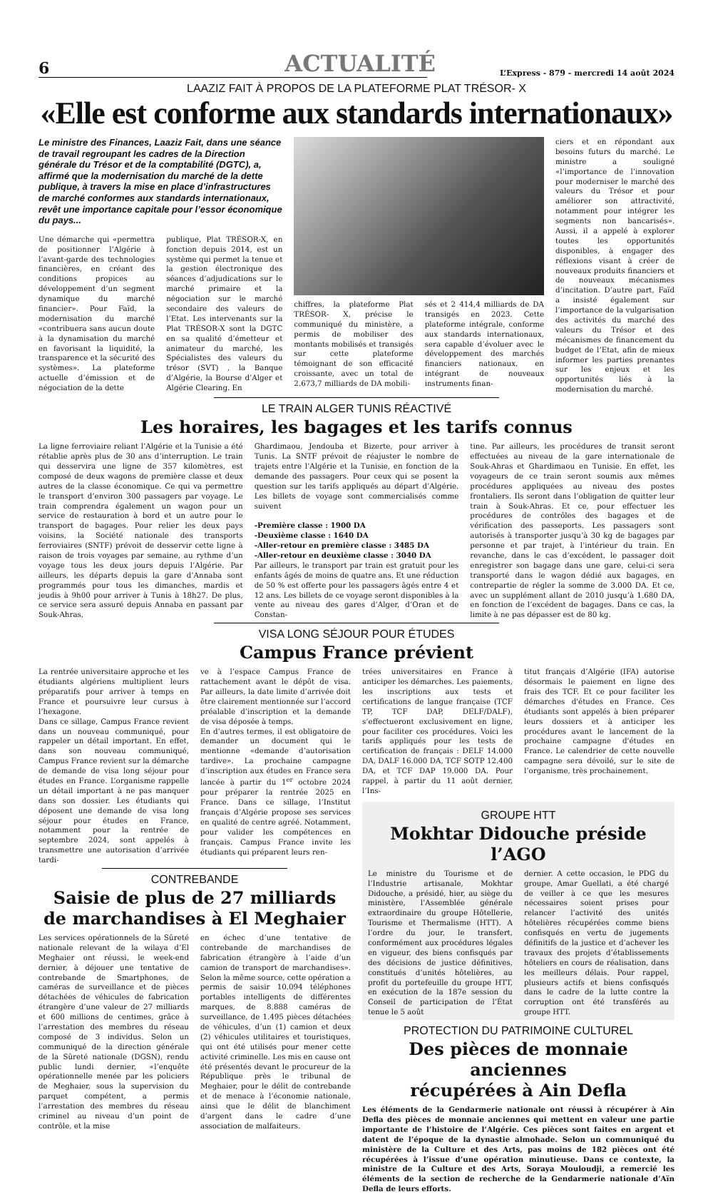6 ACTUALITÉ
L’Express - 879 - mercredi 14 août 2024
LAAZIZ FAIT À PROPOS DE LA PLATEFORME PLAT TRÉSOR- X
«Elle est conforme aux standards internationaux»
Le ministre des Finances, Laaziz Fait, dans une séance de travail regroupant les cadres de la Direction générale du Trésor et de la comptabilité (DGTC), a, affirmé que la modernisation du marché de la dette publique, à travers la mise en place d’infrastructures de marché conformes aux standards internationaux, revêt une importance capitale pour l’essor économique du pays...
Une démarche qui «permettra de positionner l’Algérie à l’avant-garde des technologies financières, en créant des conditions propices au développement d’un segment dynamique du marché financier». Pour Faïd, la modernisation du marché «contribuera sans aucun doute à la dynamisation du marché en favorisant la liquidité, la transparence et la sécurité des systèmes». La plateforme actuelle d’émission et de négociation de la dette
publique, Plat TRÉSOR-X, en fonction depuis 2014, est un système qui permet la tenue et la gestion électronique des séances d’adjudications sur le marché primaire et la négociation sur le marché secondaire des valeurs de l’Etat. Les intervenants sur la Plat TRÉSOR-X sont la DGTC en sa qualité d’émetteur et animateur du marché, les Spécialistes des valeurs du trésor (SVT) , la Banque d’Algérie, la Bourse d’Alger et Algérie Clearing. En
chiffres, la plateforme Plat TRÉSOR- X, précise le communiqué du ministère, a permis de mobiliser des montants mobilisés et transigés sur cette plateforme témoignant de son efficacité croissante, avec un total de 2.673,7 milliards de DA mobili-
sés et 2 414,4 milliards de DA transigés en 2023. Cette plateforme intégrale, conforme aux standards internationaux, sera capable d’évoluer avec le développement des marchés financiers nationaux, en intégrant de nouveaux instruments finan-
ciers et en répondant aux besoins futurs du marché. Le ministre a souligné «l’importance de l’innovation pour moderniser le marché des valeurs du Trésor et pour améliorer son attractivité, notamment pour intégrer les segments non bancarisés». Aussi, il a appelé à explorer toutes les opportunités disponibles, à engager des réflexions visant à créer de nouveaux produits financiers et de nouveaux mécanismes d’incitation. D’autre part, Faïd a insisté également sur l’importance de la vulgarisation des activités du marché des valeurs du Trésor et des mécanismes de financement du budget de l’Etat, afin de mieux informer les parties prenantes sur les enjeux et les opportunités liés à la modernisation du marché.
LE TRAIN ALGER TUNIS RÉACTIVÉ
Les horaires, les bagages et les tarifs connus
La ligne ferroviaire reliant l’Algérie et la Tunisie a été rétablie après plus de 30 ans d’interruption. Le train qui desservira une ligne de 357 kilomètres, est composé de deux wagons de première classe et deux autres de la classe économique. Ce qui va permettre le transport d’environ 300 passagers par voyage. Le train comprendra également un wagon pour un service de restauration à bord et un autre pour le transport de bagages. Pour relier les deux pays voisins, la Société nationale des transports ferroviaires (SNTF) prévoit de desservir cette ligne à raison de trois voyages par semaine, au rythme d’un voyage tous les deux jours depuis l’Algérie. Par ailleurs, les départs depuis la gare d’Annaba sont programmés pour tous les dimanches, mardis et jeudis à 9h00 pour arriver à Tunis à 18h27. De plus, ce service sera assuré depuis Annaba en passant par Souk-Ahras,
Ghardimaou, Jendouba et Bizerte, pour arriver à Tunis. La SNTF prévoit de réajuster le nombre de trajets entre l’Algérie et la Tunisie, en fonction de la demande des passagers. Pour ceux qui se posent la question sur les tarifs appliqués au départ d’Algérie. Les billets de voyage sont commercialisés comme suivent
-Première classe : 1900 DA
-Deuxième classe : 1640 DA
-Aller-retour en première classe : 3485 DA
-Aller-retour en deuxième classe : 3040 DA
Par ailleurs, le transport par train est gratuit pour les enfants âgés de moins de quatre ans. Et une réduction de 50 % est offerte pour les passagers âgés entre 4 et 12 ans. Les billets de ce voyage seront disponibles à la vente au niveau des gares d’Alger, d’Oran et de Constan-
tine. Par ailleurs, les procédures de transit seront effectuées au niveau de la gare internationale de Souk-Ahras et Ghardimaou en Tunisie. En effet, les voyageurs de ce train seront soumis aux mêmes procédures appliquées au niveau des postes frontaliers. Ils seront dans l’obligation de quitter leur train à Souk-Ahras. Et ce, pour effectuer les procédures de contrôles des bagages et de vérification des passeports. Les passagers sont autorisés à transporter jusqu’à 30 kg de bagages par personne et par trajet, à l’intérieur du train. En revanche, dans le cas d’excédent, le passager doit enregistrer son bagage dans une gare, celui-ci sera transporté dans le wagon dédié aux bagages, en contrepartie de régler la somme de 3.000 DA. Et ce, avec un supplément allant de 2010 jusqu’à 1.680 DA, en fonction de l’excédent de bagages. Dans ce cas, la limite à ne pas dépasser est de 80 kg.
VISA LONG SÉJOUR POUR ÉTUDES
Campus France prévient
La rentrée universitaire approche et les étudiants algériens multiplient leurs préparatifs pour arriver à temps en France et poursuivre leur cursus à l’hexagone.
Dans ce sillage, Campus France revient dans un nouveau communiqué, pour rappeler un détail important. En effet, dans son nouveau communiqué, Campus France revient sur la démarche de demande de visa long séjour pour études en France. L’organisme rappelle un détail important à ne pas manquer dans son dossier. Les étudiants qui déposent une demande de visa long séjour pour études en France, notamment pour la rentrée de septembre 2024, sont appelés à transmettre une autorisation d’arrivée tardi-
ve à l’espace Campus France de rattachement avant le dépôt de visa. Par ailleurs, la date limite d’arrivée doit être clairement mentionnée sur l’accord préalable d’inscription et la demande de visa déposée à temps.
En d’autres termes, il est obligatoire de demander un document qui le mentionne «demande d’autorisation tardive». La prochaine campagne d’inscription aux études en France sera lancée à partir du 1<sup>er</sup> octobre 2024 pour préparer la rentrée 2025 en France. Dans ce sillage, l’Institut français d’Algérie propose ses services en qualité de centre agréé. Notamment, pour valider les compétences en français. Campus France invite les étudiants qui préparent leurs ren-
CONTREBANDE
Saisie de plus de 27 milliards
de marchandises à El Meghaier
Les services opérationnels de la Sûreté nationale relevant de la wilaya d’El Meghaier ont réussi, le week-end dernier, à déjouer une tentative de contrebande de Smartphones, de caméras de surveillance et de pièces détachées de véhicules de fabrication étrangère d’une valeur de 27 milliards et 600 millions de centimes, grâce à l’arrestation des membres du réseau composé de 3 individus. Selon un communiqué de la direction générale de la Sûreté nationale (DGSN), rendu public lundi dernier, «l’enquête opérationnelle menée par les policiers de Meghaier, sous la supervision du parquet compétent, a permis l’arrestation des membres du réseau criminel au niveau d’un point de contrôle, et la mise
en échec d’une tentative de contrebande de marchandises de fabrication étrangère à l’aide d’un camion de transport de marchandises». Selon la même source, cette opération a permis de saisir 10.094 téléphones portables intelligents de différentes marques, de 8.888 caméras de surveillance, de 1.495 pièces détachées de véhicules, d’un (1) camion et deux (2) véhicules utilitaires et touristiques, qui ont été utilisés pour mener cette activité criminelle. Les mis en cause ont été présentés devant le procureur de la République près le tribunal de Meghaier, pour le délit de contrebande et de menace à l’économie nationale, ainsi que le délit de blanchiment d’argent dans le cadre d’une association de malfaiteurs.
trées universitaires en France à anticiper les démarches. Les paiements, les inscriptions aux tests et certifications de langue française (TCF TP, TCF DAP, DELF/DALF), s’effectueront exclusivement en ligne, pour faciliter ces procédures. Voici les tarifs appliqués pour les tests de certification de français : DELF 14.000 DA, DALF 16.000 DA, TCF SOTP 12.400 DA, et TCF DAP 19.000 DA. Pour rappel, à partir du 11 août dernier, l’Ins-
titut français d’Algérie (IFA) autorise désormais le paiement en ligne des frais des TCF. Et ce pour faciliter les démarches d'études en France. Ces étudiants sont appelés à bien préparer leurs dossiers et à anticiper les procédures avant le lancement de la prochaine campagne d'études en France. Le calendrier de cette nouvelle campagne sera dévoilé, sur le site de l’organisme, très prochainement.
GROUPE HTT
Mokhtar Didouche préside l’AGO
Le ministre du Tourisme et de l’Industrie artisanale, Mokhtar Didouche, a présidé, hier, au siège du ministère, l’Assemblée générale extraordinaire du groupe Hôtellerie, Tourisme et Thermalisme (HTT). A l’ordre du jour, le transfert, conformément aux procédures légales en vigueur, des biens confisqués par des décisions de justice définitives, constitués d’unités hôtelières, au profit du portefeuille du groupe HTT, en exécution de la 187e session du Conseil de participation de l’État tenue le 5 août
dernier. A cette occasion, le PDG du groupe, Amar Guellati, a été chargé de veiller à ce que les mesures nécessaires soient prises pour relancer l’activité des unités hôtelières récupérées comme biens confisqués en vertu de jugements définitifs de la justice et d’achever les travaux des projets d’établissements hôteliers en cours de réalisation, dans les meilleurs délais. Pour rappel, plusieurs actifs et biens confisqués dans le cadre de la lutte contre la corruption ont été transférés au groupe HTT.
PROTECTION DU PATRIMOINE CULTUREL
Des pièces de monnaie anciennes
récupérées à Ain Defla
Les éléments de la Gendarmerie nationale ont réussi à récupérer à Ain Defla des pièces de monnaie anciennes qui mettent en valeur une partie importante de l’histoire de l’Algérie. Ces pièces sont faites en argent et datent de l’époque de la dynastie almohade. Selon un communiqué du ministère de la Culture et des Arts, pas moins de 182 pièces ont été récupérées à l’issue d’une opération minutieuse. Dans ce contexte, la ministre de la Culture et des Arts, Soraya Mouloudji, a remercié les éléments de la section de recherche de la Gendarmerie nationale d’Aïn Defla de leurs efforts.